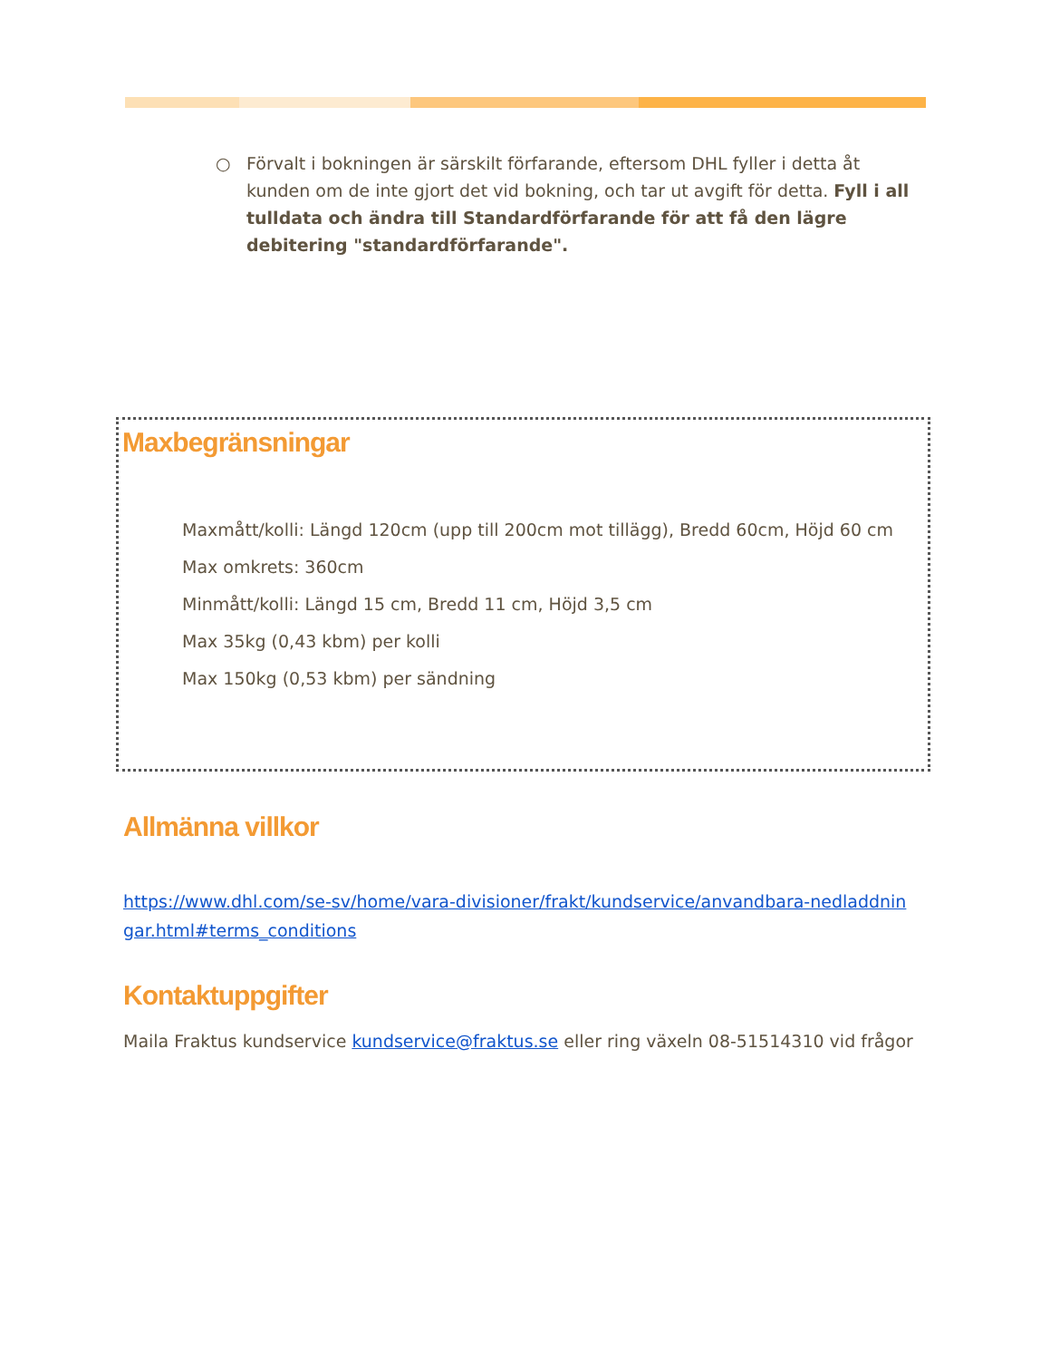○ Förvalt i bokningen är särskilt förfarande, eftersom DHL fyller i detta åt kunden om de inte gjort det vid bokning, och tar ut avgift för detta. Fyll i all tulldata och ändra till Standardförfarande för att få den lägre debitering "standardförfarande".
Maxbegränsningar
Maxmått/kolli: Längd 120cm (upp till 200cm mot tillägg), Bredd 60cm, Höjd 60 cm
Max omkrets: 360cm
Minmått/kolli: Längd 15 cm, Bredd 11 cm, Höjd 3,5 cm
Max 35kg (0,43 kbm) per kolli
Max 150kg (0,53 kbm) per sändning
Allmänna villkor
https://www.dhl.com/se-sv/home/vara-divisioner/frakt/kundservice/anvandbara-nedladdningar.html#terms_conditions
Kontaktuppgifter
Maila Fraktus kundservice kundservice@fraktus.se eller ring växeln 08-51514310 vid frågor